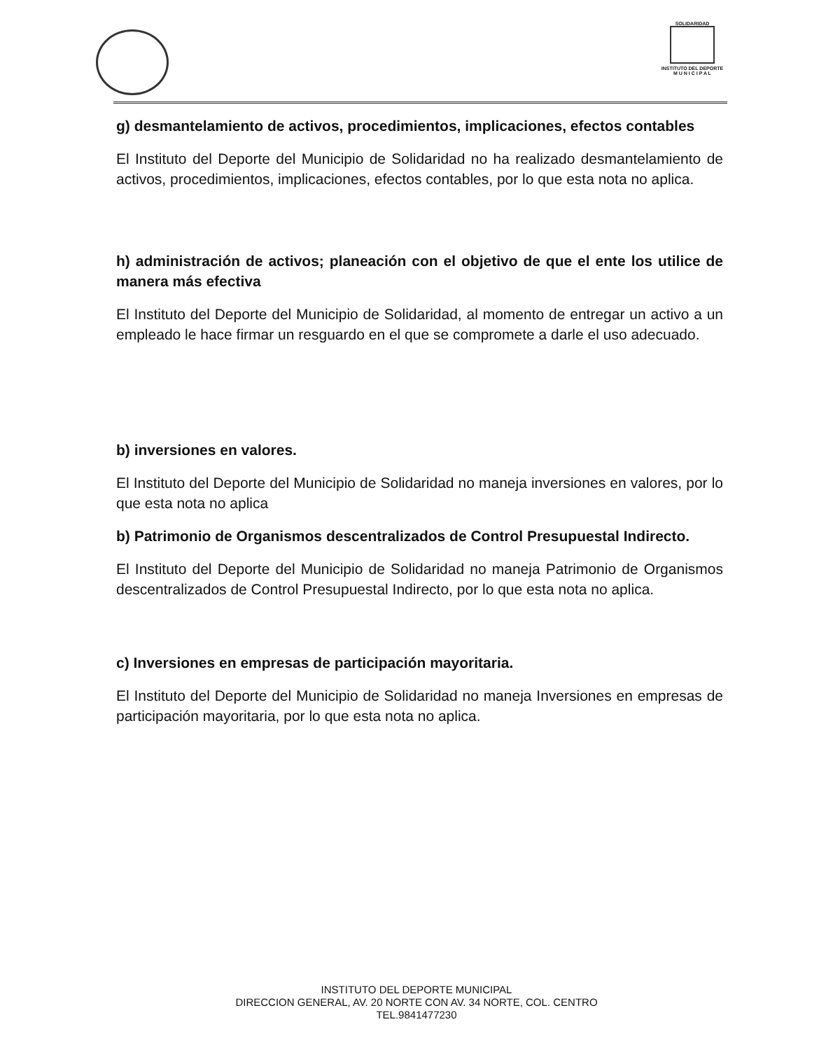SOLIDARIDAD
INSTITUTO DEL DEPORTE
M U N I C I P A L
g) desmantelamiento de activos, procedimientos, implicaciones, efectos contables
El Instituto del Deporte del Municipio de Solidaridad no ha realizado desmantelamiento de activos, procedimientos, implicaciones, efectos contables, por lo que esta nota no aplica.
h) administración de activos; planeación con el objetivo de que el ente los utilice de manera más efectiva
El Instituto del Deporte del Municipio de Solidaridad, al momento de entregar un activo a un empleado le hace firmar un resguardo en el que se compromete a darle el uso adecuado.
b) inversiones en valores.
El Instituto del Deporte del Municipio de Solidaridad no maneja inversiones en valores, por lo que esta nota no aplica
b) Patrimonio de Organismos descentralizados de Control Presupuestal Indirecto.
El Instituto del Deporte del Municipio de Solidaridad no maneja Patrimonio de Organismos descentralizados de Control Presupuestal Indirecto, por lo que esta nota no aplica.
c) Inversiones en empresas de participación mayoritaria.
El Instituto del Deporte del Municipio de Solidaridad no maneja Inversiones en empresas de participación mayoritaria, por lo que esta nota no aplica.
INSTITUTO DEL DEPORTE MUNICIPAL
DIRECCION GENERAL, AV. 20 NORTE CON AV. 34 NORTE, COL. CENTRO
TEL.9841477230